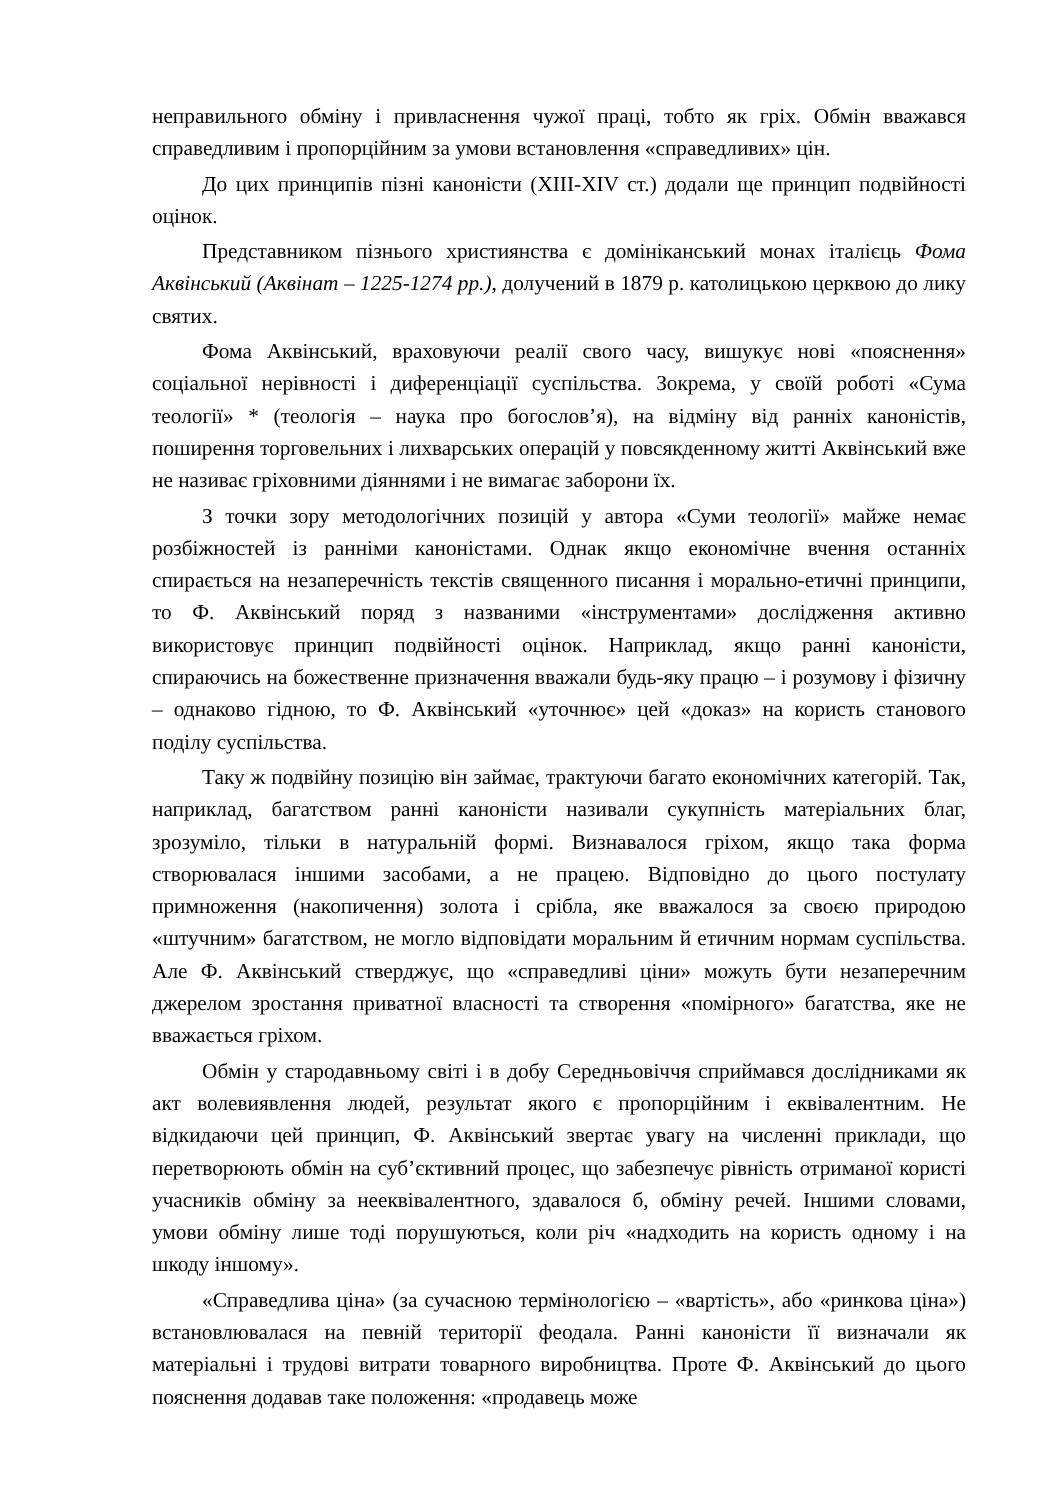неправильного обміну і привласнення чужої праці, тобто як гріх. Обмін вважався справедливим і пропорційним за умови встановлення «справедливих» цін.
До цих принципів пізні каноністи (XIII-XIV ст.) додали ще принцип подвійності оцінок.
Представником пізнього християнства є домініканський монах італієць Фома Аквінський (Аквінат – 1225-1274 рр.), долучений в 1879 р. католицькою церквою до лику святих.
Фома Аквінський, враховуючи реалії свого часу, вишукує нові «пояснення» соціальної нерівності і диференціації суспільства. Зокрема, у своїй роботі «Сума теології» * (теологія – наука про богослов’я), на відміну від ранніх каноністів, поширення торговельних і лихварських операцій у повсякденному житті Аквінський вже не називає гріховними діяннями і не вимагає заборони їх.
З точки зору методологічних позицій у автора «Суми теології» майже немає розбіжностей із ранніми каноністами. Однак якщо економічне вчення останніх спирається на незаперечність текстів священного писання і морально-етичні принципи, то Ф. Аквінський поряд з названими «інструментами» дослідження активно використовує принцип подвійності оцінок. Наприклад, якщо ранні каноністи, спираючись на божественне призначення вважали будь-яку працю – і розумову і фізичну – однаково гідною, то Ф. Аквінський «уточнює» цей «доказ» на користь станового поділу суспільства.
Таку ж подвійну позицію він займає, трактуючи багато економічних категорій. Так, наприклад, багатством ранні каноністи називали сукупність матеріальних благ, зрозуміло, тільки в натуральній формі. Визнавалося гріхом, якщо така форма створювалася іншими засобами, а не працею. Відповідно до цього постулату примноження (накопичення) золота і срібла, яке вважалося за своєю природою «штучним» багатством, не могло відповідати моральним й етичним нормам суспільства. Але Ф. Аквінський стверджує, що «справедливі ціни» можуть бути незаперечним джерелом зростання приватної власності та створення «помірного» багатства, яке не вважається гріхом.
Обмін у стародавньому світі і в добу Середньовіччя сприймався дослідниками як акт волевиявлення людей, результат якого є пропорційним і еквівалентним. Не відкидаючи цей принцип, Ф. Аквінський звертає увагу на численні приклади, що перетворюють обмін на суб’єктивний процес, що забезпечує рівність отриманої користі учасників обміну за нееквівалентного, здавалося б, обміну речей. Іншими словами, умови обміну лише тоді порушуються, коли річ «надходить на користь одному і на шкоду іншому».
«Справедлива ціна» (за сучасною термінологією – «вартість», або «ринкова ціна») встановлювалася на певній території феодала. Ранні каноністи її визначали як матеріальні і трудові витрати товарного виробництва. Проте Ф. Аквінський до цього пояснення додавав таке положення: «продавець може